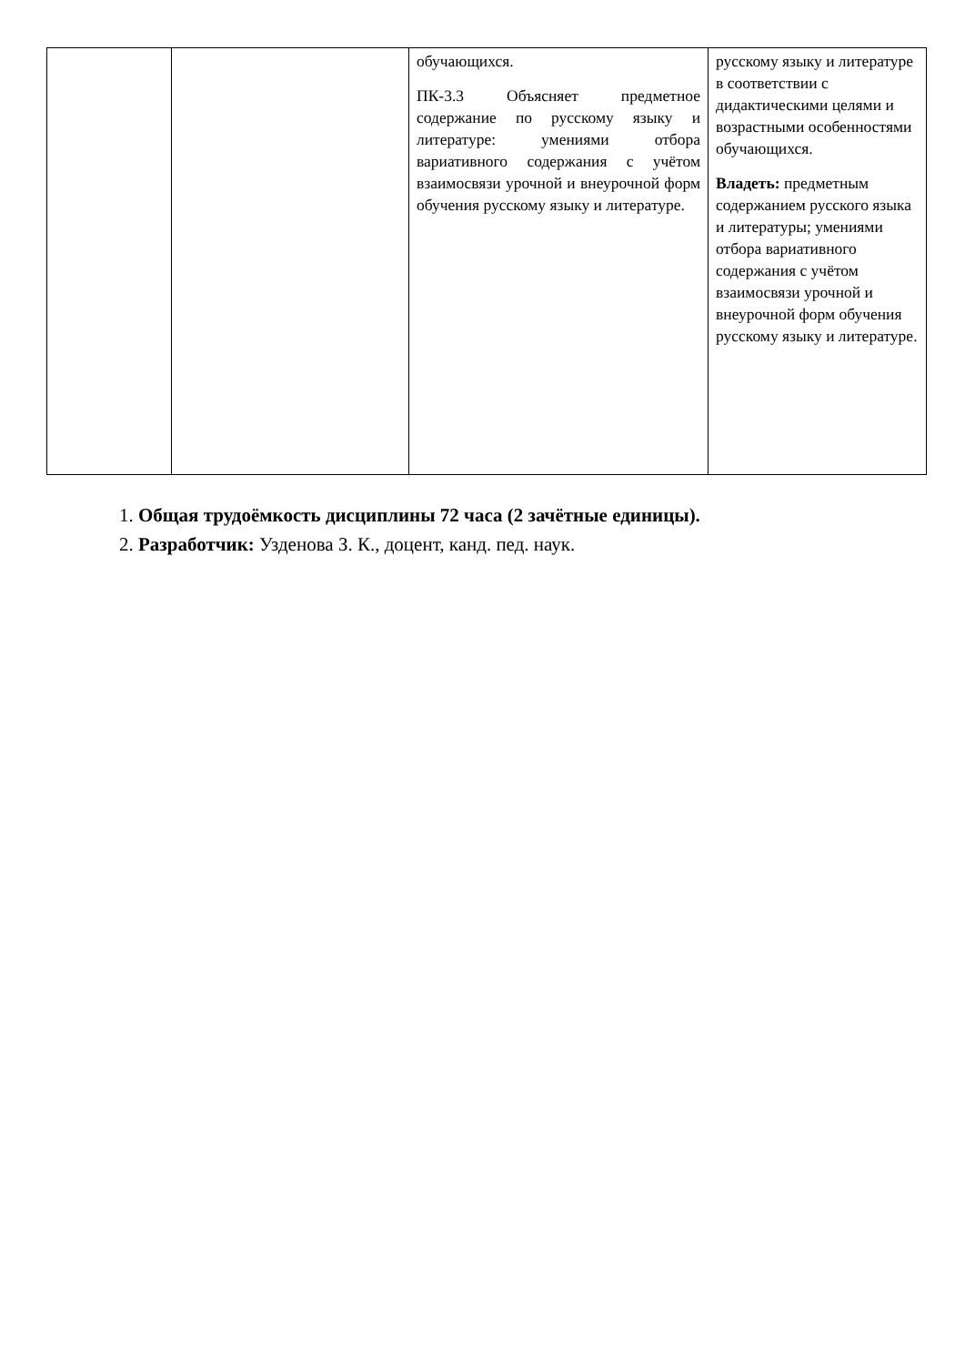| | | обучающихся. ПК-3.3 Объясняет предметное содержание по русскому языку и литературе: умениями отбора вариативного содержания с учётом взаимосвязи урочной и внеурочной форм обучения русскому языку и литературе. | русскому языку и литературе в соответствии с дидактическими целями и возрастными особенностями обучающихся. Владеть: предметным содержанием русского языка и литературы; умениями отбора вариативного содержания с учётом взаимосвязи урочной и внеурочной форм обучения русскому языку и литературе. |
1. Общая трудоёмкость дисциплины 72 часа (2 зачётные единицы).
2. Разработчик: Узденова З. К., доцент, канд. пед. наук.